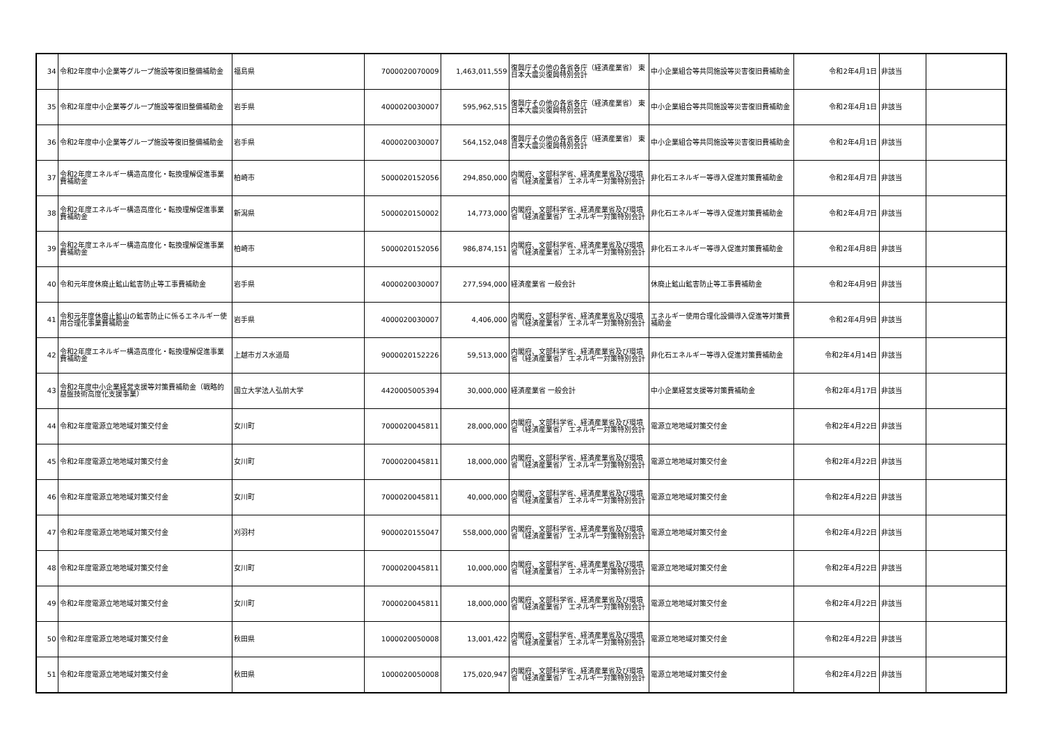| 34 | 令和2年度中小企業等グループ施設等復旧整備補助金 | 福島県 | 7000020070009 | 1,463,011,559 | 復興庁その他の各省各庁（経済産業省） 東日本大震災復興特別会計 | 中小企業組合等共同施設等災害復旧費補助金 | 令和2年4月1日 | 非該当 | |
| 35 | 令和2年度中小企業等グループ施設等復旧整備補助金 | 岩手県 | 4000020030007 | 595,962,515 | 復興庁その他の各省各庁（経済産業省） 東日本大震災復興特別会計 | 中小企業組合等共同施設等災害復旧費補助金 | 令和2年4月1日 | 非該当 | |
| 36 | 令和2年度中小企業等グループ施設等復旧整備補助金 | 岩手県 | 4000020030007 | 564,152,048 | 復興庁その他の各省各庁（経済産業省） 東日本大震災復興特別会計 | 中小企業組合等共同施設等災害復旧費補助金 | 令和2年4月1日 | 非該当 | |
| 37 | 令和2年度エネルギー構造高度化・転換理解促進事業費補助金 | 柏崎市 | 5000020152056 | 294,850,000 | 内閣府、文部科学省、経済産業省及び環境省（経済産業省） エネルギー対策特別会計 | 非化石エネルギー等導入促進対策費補助金 | 令和2年4月7日 | 非該当 | |
| 38 | 令和2年度エネルギー構造高度化・転換理解促進事業費補助金 | 新潟県 | 5000020150002 | 14,773,000 | 内閣府、文部科学省、経済産業省及び環境省（経済産業省） エネルギー対策特別会計 | 非化石エネルギー等導入促進対策費補助金 | 令和2年4月7日 | 非該当 | |
| 39 | 令和2年度エネルギー構造高度化・転換理解促進事業費補助金 | 柏崎市 | 5000020152056 | 986,874,151 | 内閣府、文部科学省、経済産業省及び環境省（経済産業省） エネルギー対策特別会計 | 非化石エネルギー等導入促進対策費補助金 | 令和2年4月8日 | 非該当 | |
| 40 | 令和元年度休廃止鉱山鉱害防止等工事費補助金 | 岩手県 | 4000020030007 | 277,594,000 | 経済産業省 一般会計 | 休廃止鉱山鉱害防止等工事費補助金 | 令和2年4月9日 | 非該当 | |
| 41 | 令和元年度休廃止鉱山の鉱害防止に係るエネルギー使用合理化事業費補助金 | 岩手県 | 4000020030007 | 4,406,000 | 内閣府、文部科学省、経済産業省及び環境省（経済産業省） エネルギー対策特別会計 | エネルギー使用合理化設備導入促進等対策費補助金 | 令和2年4月9日 | 非該当 | |
| 42 | 令和2年度エネルギー構造高度化・転換理解促進事業費補助金 | 上越市ガス水道局 | 9000020152226 | 59,513,000 | 内閣府、文部科学省、経済産業省及び環境省（経済産業省） エネルギー対策特別会計 | 非化石エネルギー等導入促進対策費補助金 | 令和2年4月14日 | 非該当 | |
| 43 | 令和2年度中小企業経営支援等対策費補助金（戦略的基盤技術高度化支援事業） | 国立大学法人弘前大学 | 4420005005394 | 30,000,000 | 経済産業省 一般会計 | 中小企業経営支援等対策費補助金 | 令和2年4月17日 | 非該当 | |
| 44 | 令和2年度電源立地地域対策交付金 | 女川町 | 7000020045811 | 28,000,000 | 内閣府、文部科学省、経済産業省及び環境省（経済産業省） エネルギー対策特別会計 | 電源立地地域対策交付金 | 令和2年4月22日 | 非該当 | |
| 45 | 令和2年度電源立地地域対策交付金 | 女川町 | 7000020045811 | 18,000,000 | 内閣府、文部科学省、経済産業省及び環境省（経済産業省） エネルギー対策特別会計 | 電源立地地域対策交付金 | 令和2年4月22日 | 非該当 | |
| 46 | 令和2年度電源立地地域対策交付金 | 女川町 | 7000020045811 | 40,000,000 | 内閣府、文部科学省、経済産業省及び環境省（経済産業省） エネルギー対策特別会計 | 電源立地地域対策交付金 | 令和2年4月22日 | 非該当 | |
| 47 | 令和2年度電源立地地域対策交付金 | 刈羽村 | 9000020155047 | 558,000,000 | 内閣府、文部科学省、経済産業省及び環境省（経済産業省） エネルギー対策特別会計 | 電源立地地域対策交付金 | 令和2年4月22日 | 非該当 | |
| 48 | 令和2年度電源立地地域対策交付金 | 女川町 | 7000020045811 | 10,000,000 | 内閣府、文部科学省、経済産業省及び環境省（経済産業省） エネルギー対策特別会計 | 電源立地地域対策交付金 | 令和2年4月22日 | 非該当 | |
| 49 | 令和2年度電源立地地域対策交付金 | 女川町 | 7000020045811 | 18,000,000 | 内閣府、文部科学省、経済産業省及び環境省（経済産業省） エネルギー対策特別会計 | 電源立地地域対策交付金 | 令和2年4月22日 | 非該当 | |
| 50 | 令和2年度電源立地地域対策交付金 | 秋田県 | 1000020050008 | 13,001,422 | 内閣府、文部科学省、経済産業省及び環境省（経済産業省） エネルギー対策特別会計 | 電源立地地域対策交付金 | 令和2年4月22日 | 非該当 | |
| 51 | 令和2年度電源立地地域対策交付金 | 秋田県 | 1000020050008 | 175,020,947 | 内閣府、文部科学省、経済産業省及び環境省（経済産業省） エネルギー対策特別会計 | 電源立地地域対策交付金 | 令和2年4月22日 | 非該当 | |